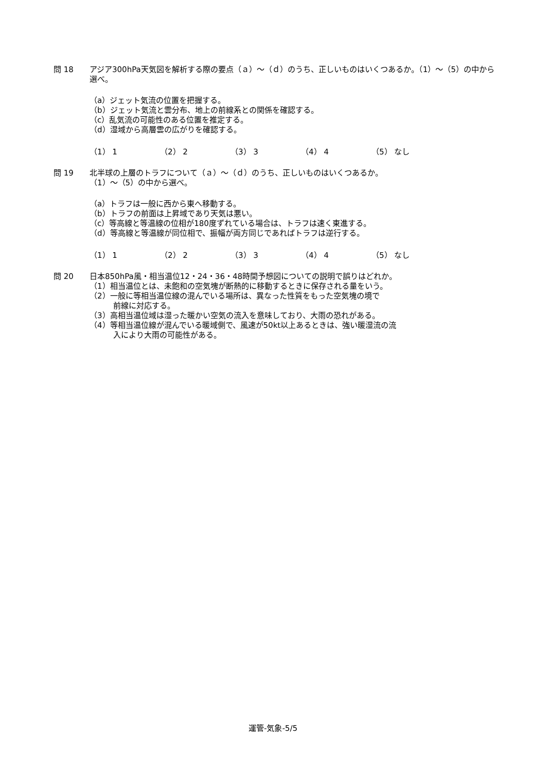問 18 アジア300hPa天気図を解析する際の要点（ａ）～（ｄ）のうち、正しいものはいくつあるか。（1）～（5）の中から選べ。
（a）ジェット気流の位置を把握する。
（b）ジェット気流と雲分布、地上の前線系との関係を確認する。
（c）乱気流の可能性のある位置を推定する。
（d）湿域から高層雲の広がりを確認する。
（1） 1 （2） 2 （3） 3 （4） 4 （5） なし
問 19 北半球の上層のトラフについて（ａ）～（ｄ）のうち、正しいものはいくつあるか。
（1）～（5）の中から選べ。
（a）トラフは一般に西から東へ移動する。
（b）トラフの前面は上昇域であり天気は悪い。
（c）等高線と等温線の位相が180度ずれている場合は、トラフは速く東進する。
（d）等高線と等温線が同位相で、振幅が両方同じであればトラフは逆行する。
（1） 1 （2） 2 （3） 3 （4） 4 （5） なし
問 20 日本850hPa風・相当温位12・24・36・48時間予想図についての説明で誤りはどれか。
（1）相当温位とは、未飽和の空気塊が断熱的に移動するときに保存される量をいう。
（2）一般に等相当温位線の混んでいる場所は、異なった性質をもった空気塊の境で
前線に対応する。
（3）高相当温位域は湿った暖かい空気の流入を意味しており、大雨の恐れがある。
（4）等相当温位線が混んでいる暖域側で、風速が50kt以上あるときは、強い暖湿流の流
入により大雨の可能性がある。
運管-気象-5/5